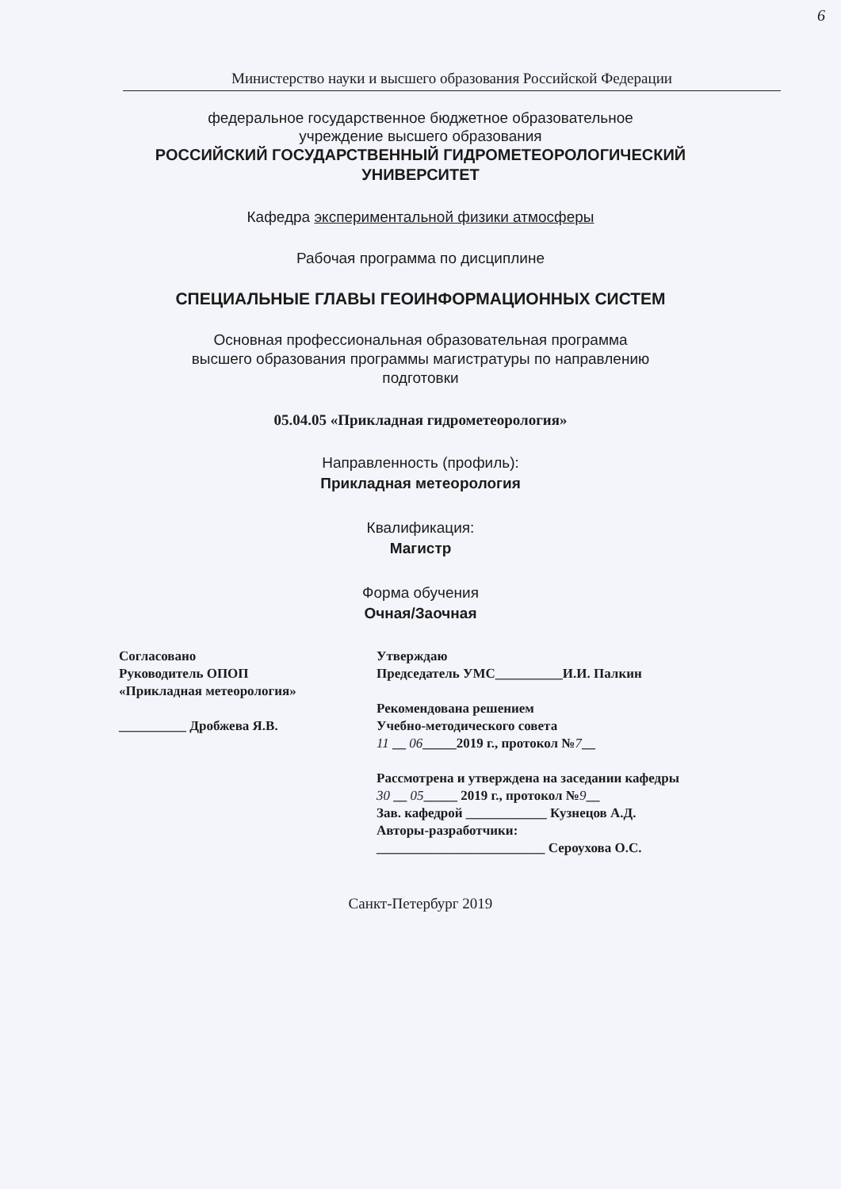6
Министерство науки и высшего образования Российской Федерации
федеральное государственное бюджетное образовательное
учреждение высшего образования
РОССИЙСКИЙ ГОСУДАРСТВЕННЫЙ ГИДРОМЕТЕОРОЛОГИЧЕСКИЙ
УНИВЕРСИТЕТ
Кафедра экспериментальной физики атмосферы
Рабочая программа по дисциплине
СПЕЦИАЛЬНЫЕ ГЛАВЫ ГЕОИНФОРМАЦИОННЫХ СИСТЕМ
Основная профессиональная образовательная программа
высшего образования программы магистратуры по направлению
подготовки
05.04.05 «Прикладная гидрометеорология»
Направленность (профиль):
Прикладная метеорология
Квалификация:
Магистр
Форма обучения
Очная/Заочная
Согласовано
Руководитель ОПОП
«Прикладная метеорология»
__________ Дробжева Я.В.
Утверждаю
Председатель УМС__________И.И. Палкин
Рекомендована решением
Учебно-методического совета
11 __ 06_____2019 г., протокол №7__
Рассмотрена и утверждена на заседании кафедры
30 __ 05_____ 2019 г., протокол №9__
Зав. кафедрой ____________ Кузнецов А.Д.
Авторы-разработчики:
_________________________ Сероухова О.С.
Санкт-Петербург 2019